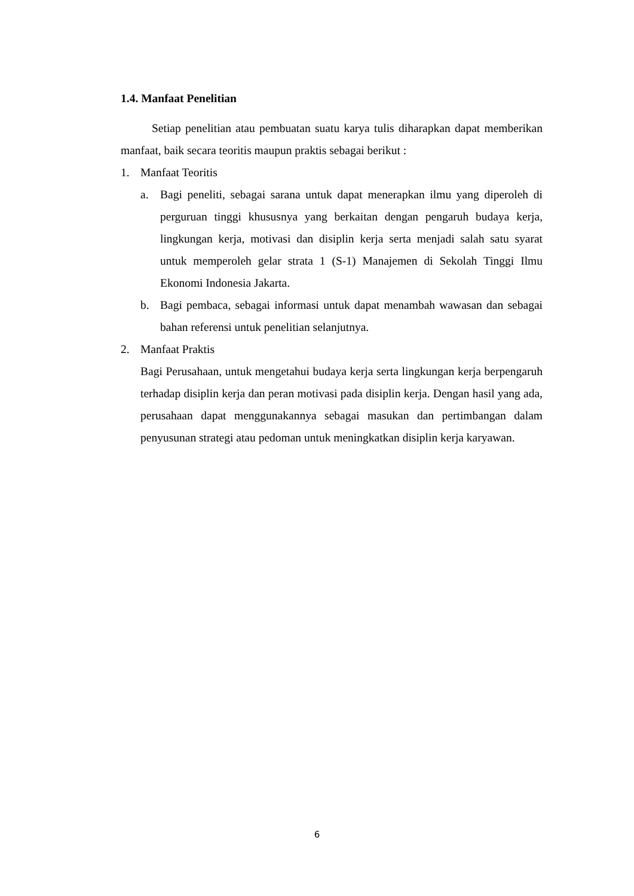1.4. Manfaat Penelitian
Setiap penelitian atau pembuatan suatu karya tulis diharapkan dapat memberikan manfaat, baik secara teoritis maupun praktis sebagai berikut :
1. Manfaat Teoritis
a. Bagi peneliti, sebagai sarana untuk dapat menerapkan ilmu yang diperoleh di perguruan tinggi khususnya yang berkaitan dengan pengaruh budaya kerja, lingkungan kerja, motivasi dan disiplin kerja serta menjadi salah satu syarat untuk memperoleh gelar strata 1 (S-1) Manajemen di Sekolah Tinggi Ilmu Ekonomi Indonesia Jakarta.
b. Bagi pembaca, sebagai informasi untuk dapat menambah wawasan dan sebagai bahan referensi untuk penelitian selanjutnya.
2. Manfaat Praktis
Bagi Perusahaan, untuk mengetahui budaya kerja serta lingkungan kerja berpengaruh terhadap disiplin kerja dan peran motivasi pada disiplin kerja. Dengan hasil yang ada, perusahaan dapat menggunakannya sebagai masukan dan pertimbangan dalam penyusunan strategi atau pedoman untuk meningkatkan disiplin kerja karyawan.
6